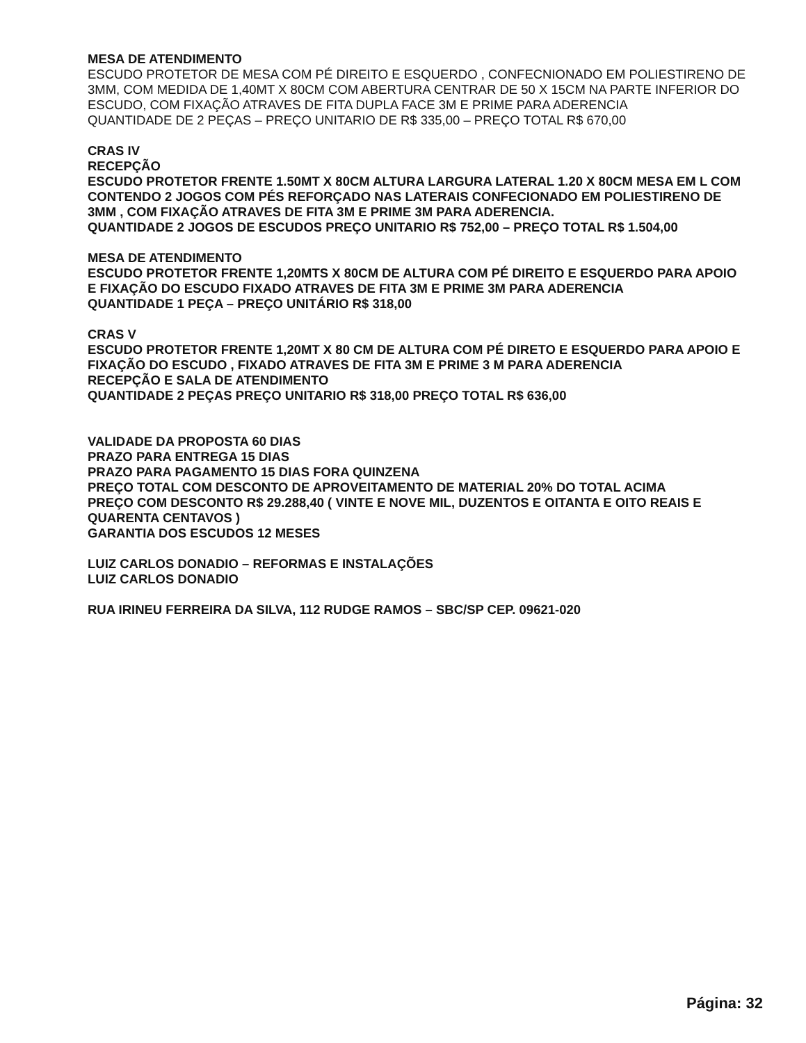MESA DE ATENDIMENTO
ESCUDO PROTETOR DE MESA COM PÉ DIREITO E ESQUERDO , CONFECNIONADO EM POLIESTIRENO DE 3MM, COM MEDIDA DE 1,40MT X 80CM COM ABERTURA CENTRAR DE 50 X 15CM NA PARTE INFERIOR DO ESCUDO, COM FIXAÇÃO ATRAVES DE FITA DUPLA FACE 3M E PRIME PARA ADERENCIA
QUANTIDADE DE 2 PEÇAS – PREÇO UNITARIO DE R$ 335,00 – PREÇO TOTAL R$ 670,00
CRAS IV
RECEPÇÃO
ESCUDO PROTETOR FRENTE 1.50MT X 80CM ALTURA LARGURA LATERAL 1.20 X 80CM MESA EM L COM CONTENDO 2 JOGOS COM PÉS REFORÇADO NAS LATERAIS CONFECIONADO EM POLIESTIRENO DE 3MM , COM FIXAÇÃO ATRAVES DE FITA 3M E PRIME 3M PARA ADERENCIA.
QUANTIDADE 2 JOGOS DE ESCUDOS PREÇO UNITARIO R$ 752,00 – PREÇO TOTAL R$ 1.504,00
MESA DE ATENDIMENTO
ESCUDO PROTETOR FRENTE 1,20MTS X 80CM DE ALTURA COM PÉ DIREITO E ESQUERDO PARA APOIO E FIXAÇÃO DO ESCUDO FIXADO ATRAVES DE FITA 3M E PRIME 3M PARA ADERENCIA
QUANTIDADE 1 PEÇA – PREÇO UNITÁRIO R$ 318,00
CRAS V
ESCUDO PROTETOR FRENTE 1,20MT X 80 CM DE ALTURA COM PÉ DIRETO E ESQUERDO PARA APOIO E FIXAÇÃO DO ESCUDO , FIXADO ATRAVES DE FITA 3M E PRIME 3 M PARA ADERENCIA
RECEPÇÃO E SALA DE ATENDIMENTO
QUANTIDADE 2 PEÇAS PREÇO UNITARIO R$ 318,00 PREÇO TOTAL R$ 636,00
VALIDADE DA PROPOSTA 60 DIAS
PRAZO PARA ENTREGA 15 DIAS
PRAZO PARA PAGAMENTO 15 DIAS FORA QUINZENA
PREÇO TOTAL COM DESCONTO DE APROVEITAMENTO DE MATERIAL 20% DO TOTAL ACIMA
PREÇO COM DESCONTO R$ 29.288,40 ( VINTE E NOVE MIL, DUZENTOS E OITANTA E OITO REAIS E QUARENTA CENTAVOS )
GARANTIA DOS ESCUDOS 12 MESES
LUIZ CARLOS DONADIO – REFORMAS E INSTALAÇÕES
LUIZ CARLOS DONADIO
RUA IRINEU FERREIRA DA SILVA, 112 RUDGE RAMOS – SBC/SP CEP. 09621-020
Página: 32